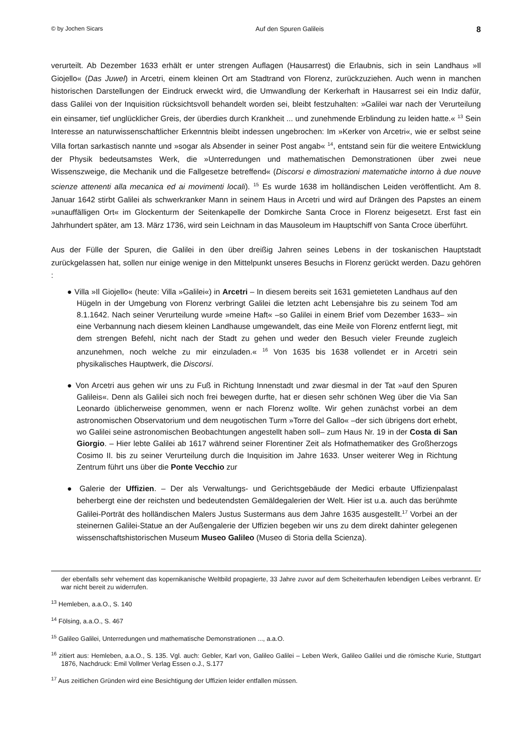© by Jochen Sicars Auf den Spuren Galileis 8
verurteilt. Ab Dezember 1633 erhält er unter strengen Auflagen (Hausarrest) die Erlaubnis, sich in sein Landhaus »Il Giojello« (Das Juwel) in Arcetri, einem kleinen Ort am Stadtrand von Florenz, zurückzuziehen. Auch wenn in manchen historischen Darstellungen der Eindruck erweckt wird, die Umwandlung der Kerkerhaft in Hausarrest sei ein Indiz dafür, dass Galilei von der Inquisition rücksichtsvoll behandelt worden sei, bleibt festzuhalten: »Galilei war nach der Verurteilung ein einsamer, tief unglücklicher Greis, der überdies durch Krankheit ... und zunehmende Erblindung zu leiden hatte.« <sup>13</sup> Sein Interesse an naturwissenschaftlicher Erkenntnis bleibt indessen ungebrochen: Im »Kerker von Arcetri«, wie er selbst seine Villa fortan sarkastisch nannte und »sogar als Absender in seiner Post angab« <sup>14</sup>, entstand sein für die weitere Entwicklung der Physik bedeutsamstes Werk, die »Unterredungen und mathematischen Demonstrationen über zwei neue Wissenszweige, die Mechanik und die Fallgesetze betreffend« (Discorsi e dimostrazioni matematiche intorno à due nouve scienze attenenti alla mecanica ed ai movimenti locali). <sup>15</sup> Es wurde 1638 im holländischen Leiden veröffentlicht. Am 8. Januar 1642 stirbt Galilei als schwerkranker Mann in seinem Haus in Arcetri und wird auf Drängen des Papstes an einem »unauffälligen Ort« im Glockenturm der Seitenkapelle der Domkirche Santa Croce in Florenz beigesetzt. Erst fast ein Jahrhundert später, am 13. März 1736, wird sein Leichnam in das Mausoleum im Hauptschiff von Santa Croce überführt.
Aus der Fülle der Spuren, die Galilei in den über dreißig Jahren seines Lebens in der toskanischen Hauptstadt zurückgelassen hat, sollen nur einige wenige in den Mittelpunkt unseres Besuchs in Florenz gerückt werden. Dazu gehören :
● Villa »Il Giojello« (heute: Villa »Galilei«) in Arcetri – In diesem bereits seit 1631 gemieteten Landhaus auf den Hügeln in der Umgebung von Florenz verbringt Galilei die letzten acht Lebensjahre bis zu seinem Tod am 8.1.1642. Nach seiner Verurteilung wurde »meine Haft« –so Galilei in einem Brief vom Dezember 1633– »in eine Verbannung nach diesem kleinen Landhause umgewandelt, das eine Meile von Florenz entfernt liegt, mit dem strengen Befehl, nicht nach der Stadt zu gehen und weder den Besuch vieler Freunde zugleich anzunehmen, noch welche zu mir einzuladen.« <sup>16</sup> Von 1635 bis 1638 vollendet er in Arcetri sein physikalisches Hauptwerk, die Discorsi.
● Von Arcetri aus gehen wir uns zu Fuß in Richtung Innenstadt und zwar diesmal in der Tat »auf den Spuren Galileis«. Denn als Galilei sich noch frei bewegen durfte, hat er diesen sehr schönen Weg über die Via San Leonardo üblicherweise genommen, wenn er nach Florenz wollte. Wir gehen zunächst vorbei an dem astronomischen Observatorium und dem neugotischen Turm »Torre del Gallo« –der sich übrigens dort erhebt, wo Galilei seine astronomischen Beobachtungen angestellt haben soll– zum Haus Nr. 19 in der Costa di San Giorgio. – Hier lebte Galilei ab 1617 während seiner Florentiner Zeit als Hofmathematiker des Großherzogs Cosimo II. bis zu seiner Verurteilung durch die Inquisition im Jahre 1633. Unser weiterer Weg in Richtung Zentrum führt uns über die Ponte Vecchio zur
● Galerie der Uffizien. – Der als Verwaltungs- und Gerichtsgebäude der Medici erbaute Uffizienpalast beherbergt eine der reichsten und bedeutendsten Gemäldegalerien der Welt. Hier ist u.a. auch das berühmte Galilei-Porträt des holländischen Malers Justus Sustermans aus dem Jahre 1635 ausgestellt.<sup>17</sup> Vorbei an der steinernen Galilei-Statue an der Außengalerie der Uffizien begeben wir uns zu dem direkt dahinter gelegenen wissenschaftshistorischen Museum Museo Galileo (Museo di Storia della Scienza).
der ebenfalls sehr vehement das kopernikanische Weltbild propagierte, 33 Jahre zuvor auf dem Scheiterhaufen lebendigen Leibes verbrannt. Er war nicht bereit zu widerrufen.
<sup>13</sup> Hemleben, a.a.O., S. 140
<sup>14</sup> Fölsing, a.a.O., S. 467
<sup>15</sup> Galileo Galilei, Unterredungen und mathematische Demonstrationen ..., a.a.O.
<sup>16</sup> zitiert aus: Hemleben, a.a.O., S. 135. Vgl. auch: Gebler, Karl von, Galileo Galilei – Leben Werk, Galileo Galilei und die römische Kurie, Stuttgart 1876, Nachdruck: Emil Vollmer Verlag Essen o.J., S.177
<sup>17</sup> Aus zeitlichen Gründen wird eine Besichtigung der Uffizien leider entfallen müssen.